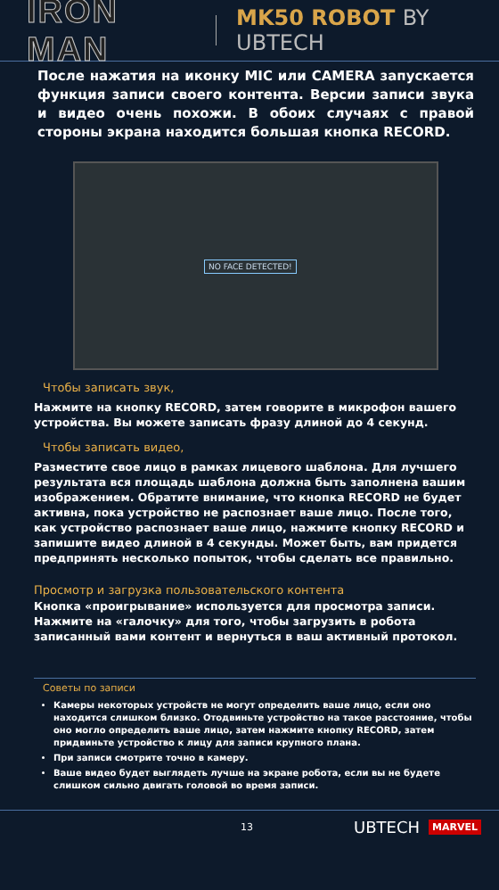IRON MAN MK50 ROBOT BY UBTECH
После нажатия на иконку MIC или CAMERA запускается функция записи своего контента. Версии записи звука и видео очень похожи. В обоих случаях с правой стороны экрана находится большая кнопка RECORD.
NO FACE DETECTED!
Чтобы записать звук,
Нажмите на кнопку RECORD, затем говорите в микрофон вашего устройства. Вы можете записать фразу длиной до 4 секунд.
Чтобы записать видео,
Разместите свое лицо в рамках лицевого шаблона. Для лучшего результата вся площадь шаблона должна быть заполнена вашим изображением. Обратите внимание, что кнопка RECORD не будет активна, пока устройство не распознает ваше лицо. После того, как устройство распознает ваше лицо, нажмите кнопку RECORD и запишите видео длиной в 4 секунды. Может быть, вам придется предпринять несколько попыток, чтобы сделать все правильно.
Просмотр и загрузка пользовательского контента
Кнопка «проигрывание» используется для просмотра записи. Нажмите на «галочку» для того, чтобы загрузить в робота записанный вами контент и вернуться в ваш активный протокол.
Советы по записи
Камеры некоторых устройств не могут определить ваше лицо, если оно находится слишком близко. Отодвиньте устройство на такое расстояние, чтобы оно могло определить ваше лицо, затем нажмите кнопку RECORD, затем придвиньте устройство к лицу для записи крупного плана.
При записи смотрите точно в камеру.
Ваше видео будет выглядеть лучше на экране робота, если вы не будете слишком сильно двигать головой во время записи.
13 UBTECH MARVEL